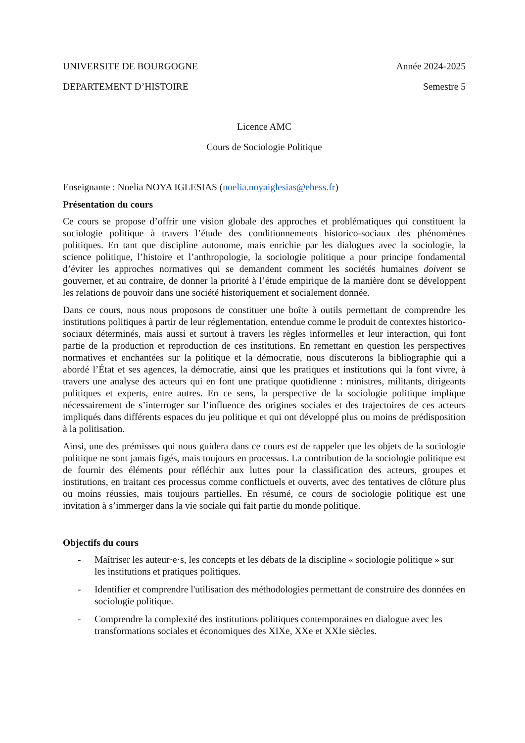UNIVERSITE DE BOURGOGNE Année 2024-2025
DEPARTEMENT D’HISTOIRE Semestre 5
Licence AMC
Cours de Sociologie Politique
Enseignante : Noelia NOYA IGLESIAS (noelia.noyaiglesias@ehess.fr)
Présentation du cours
Ce cours se propose d’offrir une vision globale des approches et problématiques qui constituent la sociologie politique à travers l’étude des conditionnements historico-sociaux des phénomènes politiques. En tant que discipline autonome, mais enrichie par les dialogues avec la sociologie, la science politique, l’histoire et l’anthropologie, la sociologie politique a pour principe fondamental d’éviter les approches normatives qui se demandent comment les sociétés humaines doivent se gouverner, et au contraire, de donner la priorité à l’étude empirique de la manière dont se développent les relations de pouvoir dans une société historiquement et socialement donnée.
Dans ce cours, nous nous proposons de constituer une boîte à outils permettant de comprendre les institutions politiques à partir de leur réglementation, entendue comme le produit de contextes historico-sociaux déterminés, mais aussi et surtout à travers les règles informelles et leur interaction, qui font partie de la production et reproduction de ces institutions. En remettant en question les perspectives normatives et enchantées sur la politique et la démocratie, nous discuterons la bibliographie qui a abordé l’État et ses agences, la démocratie, ainsi que les pratiques et institutions qui la font vivre, à travers une analyse des acteurs qui en font une pratique quotidienne : ministres, militants, dirigeants politiques et experts, entre autres. En ce sens, la perspective de la sociologie politique implique nécessairement de s’interroger sur l’influence des origines sociales et des trajectoires de ces acteurs impliqués dans différents espaces du jeu politique et qui ont développé plus ou moins de prédisposition à la politisation.
Ainsi, une des prémisses qui nous guidera dans ce cours est de rappeler que les objets de la sociologie politique ne sont jamais figés, mais toujours en processus. La contribution de la sociologie politique est de fournir des éléments pour réfléchir aux luttes pour la classification des acteurs, groupes et institutions, en traitant ces processus comme conflictuels et ouverts, avec des tentatives de clôture plus ou moins réussies, mais toujours partielles. En résumé, ce cours de sociologie politique est une invitation à s’immerger dans la vie sociale qui fait partie du monde politique.
Objectifs du cours
- Maîtriser les auteur·e·s, les concepts et les débats de la discipline « sociologie politique » sur les institutions et pratiques politiques.
- Identifier et comprendre l'utilisation des méthodologies permettant de construire des données en sociologie politique.
- Comprendre la complexité des institutions politiques contemporaines en dialogue avec les transformations sociales et économiques des XIXe, XXe et XXIe siècles.